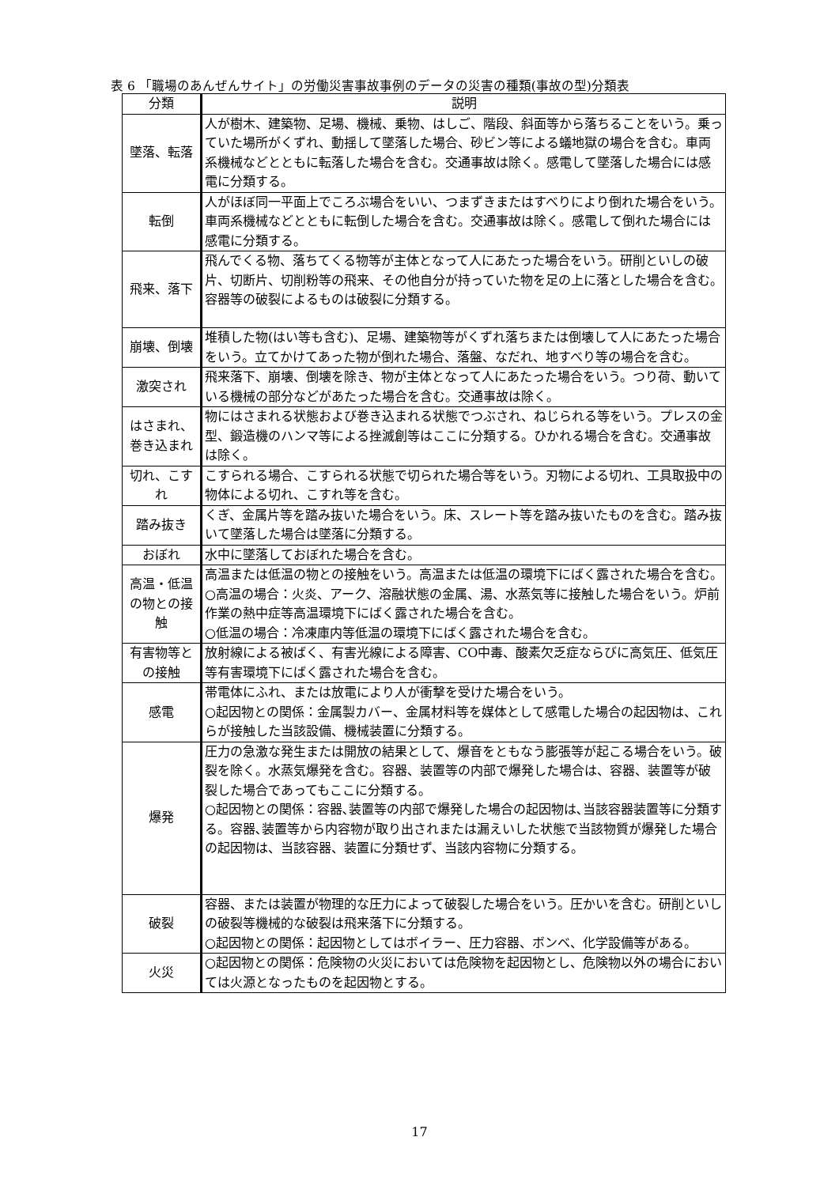表 6 「職場のあんぜんサイト」の労働災害事故事例のデータの災害の種類(事故の型)分類表
| 分類 | 説明 |
| --- | --- |
| 墜落、転落 | 人が樹木、建築物、足場、機械、乗物、はしご、階段、斜面等から落ちることをいう。乗っていた場所がくずれ、動揺して墜落した場合、砂ビン等による蟻地獄の場合を含む。車両系機械などとともに転落した場合を含む。交通事故は除く。感電して墜落した場合には感電に分類する。 |
| 転倒 | 人がほぼ同一平面上でころぶ場合をいい、つまずきまたはすべりにより倒れた場合をいう。車両系機械などとともに転倒した場合を含む。交通事故は除く。感電して倒れた場合には感電に分類する。 |
| 飛来、落下 | 飛んでくる物、落ちてくる物等が主体となって人にあたった場合をいう。研削といしの破片、切断片、切削粉等の飛来、その他自分が持っていた物を足の上に落とした場合を含む。容器等の破裂によるものは破裂に分類する。 |
| 崩壊、倒壊 | 堆積した物(はい等も含む)、足場、建築物等がくずれ落ちまたは倒壊して人にあたった場合をいう。立てかけてあった物が倒れた場合、落盤、なだれ、地すべり等の場合を含む。 |
| 激突され | 飛来落下、崩壊、倒壊を除き、物が主体となって人にあたった場合をいう。つり荷、動いている機械の部分などがあたった場合を含む。交通事故は除く。 |
| はさまれ、巻き込まれ | 物にはさまれる状態および巻き込まれる状態でつぶされ、ねじられる等をいう。プレスの金型、鍛造機のハンマ等による挫滅創等はここに分類する。ひかれる場合を含む。交通事故は除く。 |
| 切れ、こすれ | こすられる場合、こすられる状態で切られた場合等をいう。刃物による切れ、工具取扱中の物体による切れ、こすれ等を含む。 |
| 踏み抜き | くぎ、金属片等を踏み抜いた場合をいう。床、スレート等を踏み抜いたものを含む。踏み抜いて墜落した場合は墜落に分類する。 |
| おぼれ | 水中に墜落しておぼれた場合を含む。 |
| 高温・低温の物との接触 | 高温または低温の物との接触をいう。高温または低温の環境下にばく露された場合を含む。 ○高温の場合：火炎、アーク、溶融状態の金属、湯、水蒸気等に接触した場合をいう。炉前作業の熱中症等高温環境下にばく露された場合を含む。 ○低温の場合：冷凍庫内等低温の環境下にばく露された場合を含む。 |
| 有害物等との接触 | 放射線による被ばく、有害光線による障害、CO中毒、酸素欠乏症ならびに高気圧、低気圧等有害環境下にばく露された場合を含む。 |
| 感電 | 帯電体にふれ、または放電により人が衝撃を受けた場合をいう。 ○起因物との関係：金属製カバー、金属材料等を媒体として感電した場合の起因物は、これらが接触した当該設備、機械装置に分類する。 |
| 爆発 | 圧力の急激な発生または開放の結果として、爆音をともなう膨張等が起こる場合をいう。破裂を除く。水蒸気爆発を含む。容器、装置等の内部で爆発した場合は、容器、装置等が破裂した場合であってもここに分類する。 ○起因物との関係：容器､装置等の内部で爆発した場合の起因物は､当該容器装置等に分類する。容器､装置等から内容物が取り出されまたは漏えいした状態で当該物質が爆発した場合の起因物は、当該容器、装置に分類せず、当該内容物に分類する。 |
| 破裂 | 容器、または装置が物理的な圧力によって破裂した場合をいう。圧かいを含む。研削といしの破裂等機械的な破裂は飛来落下に分類する。 ○起因物との関係：起因物としてはボイラー、圧力容器、ボンベ、化学設備等がある。 |
| 火災 | ○起因物との関係：危険物の火災においては危険物を起因物とし、危険物以外の場合においては火源となったものを起因物とする。 |
17